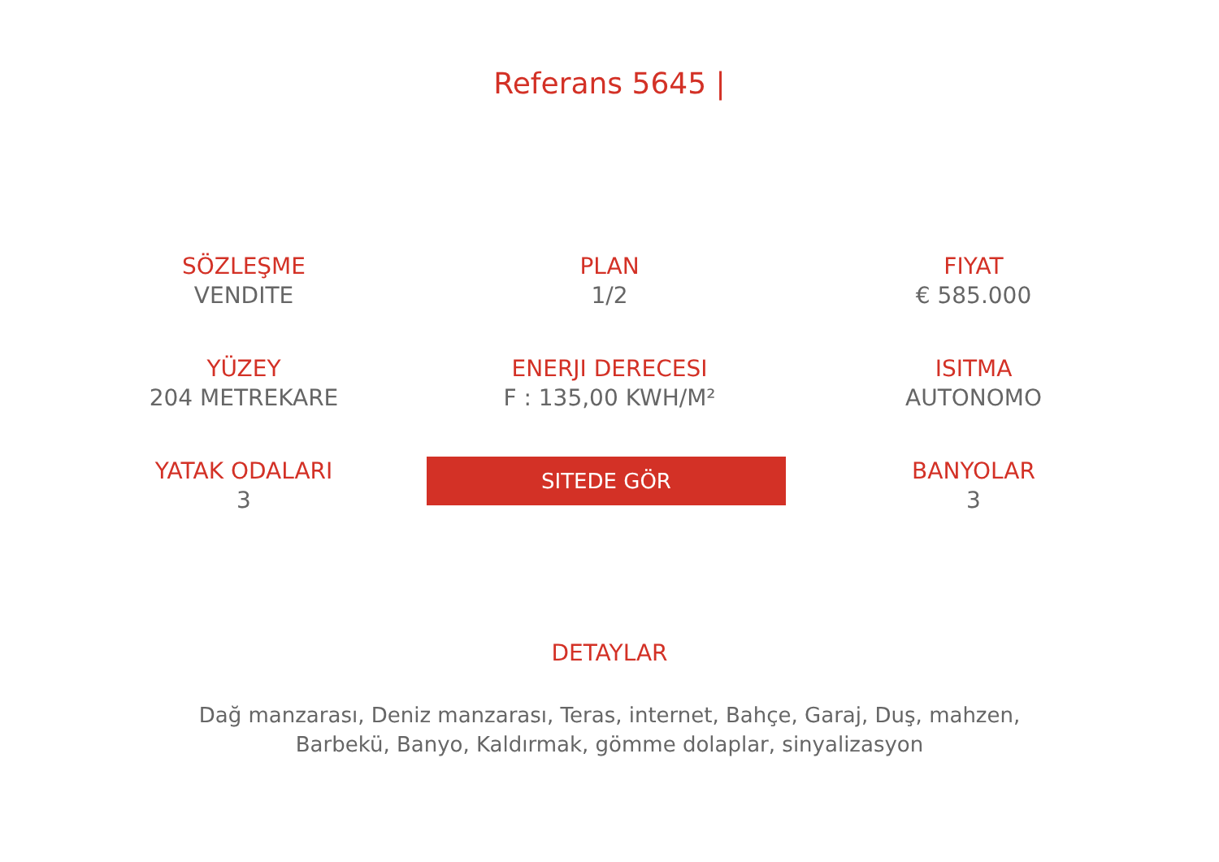Referans 5645 |
SÖZLEŞME
VENDITE
PLAN
1/2
FIYAT
€ 585.000
YÜZEY
204 METREKARE
ENERJI DERECESI
F : 135,00 KWH/M²
ISITMA
AUTONOMO
YATAK ODALARI
3
SITEDE GÖR
BANYOLAR
3
DETAYLAR
Dağ manzarası, Deniz manzarası, Teras, internet, Bahçe, Garaj, Duş, mahzen, Barbekü, Banyo, Kaldırmak, gömme dolaplar, sinyalizasyon